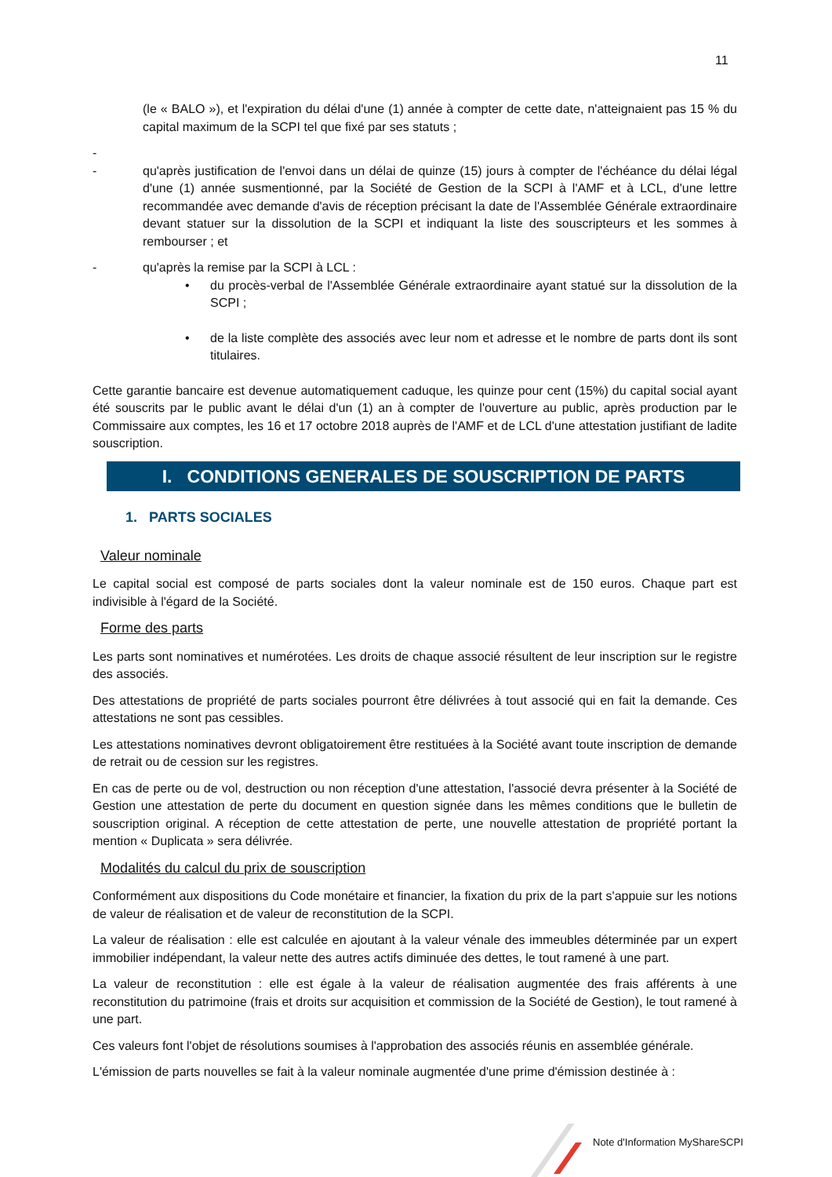11
(le « BALO »), et l'expiration du délai d'une (1) année à compter de cette date, n'atteignaient pas 15 % du capital maximum de la SCPI tel que fixé par ses statuts ;
-
- qu'après justification de l'envoi dans un délai de quinze (15) jours à compter de l'échéance du délai légal d'une (1) année susmentionné, par la Société de Gestion de la SCPI à l'AMF et à LCL, d'une lettre recommandée avec demande d'avis de réception précisant la date de l'Assemblée Générale extraordinaire devant statuer sur la dissolution de la SCPI et indiquant la liste des souscripteurs et les sommes à rembourser ; et
- qu'après la remise par la SCPI à LCL :
• du procès-verbal de l'Assemblée Générale extraordinaire ayant statué sur la dissolution de la SCPI ;
• de la liste complète des associés avec leur nom et adresse et le nombre de parts dont ils sont titulaires.
Cette garantie bancaire est devenue automatiquement caduque, les quinze pour cent (15%) du capital social ayant été souscrits par le public avant le délai d'un (1) an à compter de l'ouverture au public, après production par le Commissaire aux comptes, les 16 et 17 octobre 2018 auprès de l'AMF et de LCL d'une attestation justifiant de ladite souscription.
I. CONDITIONS GENERALES DE SOUSCRIPTION DE PARTS
1. PARTS SOCIALES
Valeur nominale
Le capital social est composé de parts sociales dont la valeur nominale est de 150 euros. Chaque part est indivisible à l'égard de la Société.
Forme des parts
Les parts sont nominatives et numérotées. Les droits de chaque associé résultent de leur inscription sur le registre des associés.
Des attestations de propriété de parts sociales pourront être délivrées à tout associé qui en fait la demande. Ces attestations ne sont pas cessibles.
Les attestations nominatives devront obligatoirement être restituées à la Société avant toute inscription de demande de retrait ou de cession sur les registres.
En cas de perte ou de vol, destruction ou non réception d'une attestation, l'associé devra présenter à la Société de Gestion une attestation de perte du document en question signée dans les mêmes conditions que le bulletin de souscription original. A réception de cette attestation de perte, une nouvelle attestation de propriété portant la mention « Duplicata » sera délivrée.
Modalités du calcul du prix de souscription
Conformément aux dispositions du Code monétaire et financier, la fixation du prix de la part s'appuie sur les notions de valeur de réalisation et de valeur de reconstitution de la SCPI.
La valeur de réalisation : elle est calculée en ajoutant à la valeur vénale des immeubles déterminée par un expert immobilier indépendant, la valeur nette des autres actifs diminuée des dettes, le tout ramené à une part.
La valeur de reconstitution : elle est égale à la valeur de réalisation augmentée des frais afférents à une reconstitution du patrimoine (frais et droits sur acquisition et commission de la Société de Gestion), le tout ramené à une part.
Ces valeurs font l'objet de résolutions soumises à l'approbation des associés réunis en assemblée générale.
L'émission de parts nouvelles se fait à la valeur nominale augmentée d'une prime d'émission destinée à :
Note d'Information MyShareSCPI